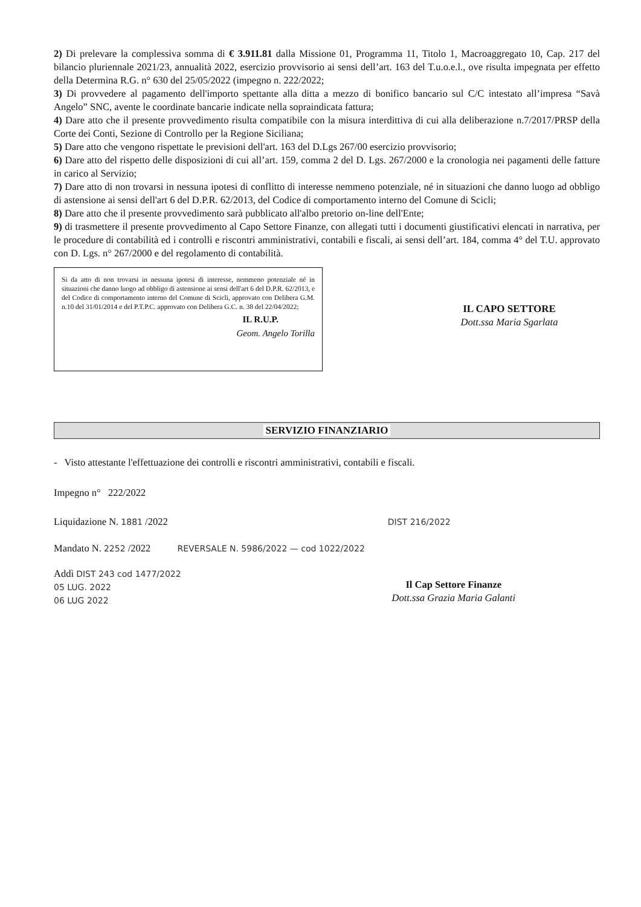2) Di prelevare la complessiva somma di € 3.911.81 dalla Missione 01, Programma 11, Titolo 1, Macroaggregato 10, Cap. 217 del bilancio pluriennale 2021/23, annualità 2022, esercizio provvisorio ai sensi dell’art. 163 del T.u.o.e.l., ove risulta impegnata per effetto della Determina R.G. n° 630 del 25/05/2022 (impegno n. 222/2022;
3) Di provvedere al pagamento dell'importo spettante alla ditta a mezzo di bonifico bancario sul C/C intestato all’impresa “Savà Angelo” SNC, avente le coordinate bancarie indicate nella sopraindicata fattura;
4) Dare atto che il presente provvedimento risulta compatibile con la misura interdittiva di cui alla deliberazione n.7/2017/PRSP della Corte dei Conti, Sezione di Controllo per la Regione Siciliana;
5) Dare atto che vengono rispettate le previsioni dell'art. 163 del D.Lgs 267/00 esercizio provvisorio;
6) Dare atto del rispetto delle disposizioni di cui all’art. 159, comma 2 del D. Lgs. 267/2000 e la cronologia nei pagamenti delle fatture in carico al Servizio;
7) Dare atto di non trovarsi in nessuna ipotesi di conflitto di interesse nemmeno potenziale, né in situazioni che danno luogo ad obbligo di astensione ai sensi dell'art 6 del D.P.R. 62/2013, del Codice di comportamento interno del Comune di Scicli;
8) Dare atto che il presente provvedimento sarà pubblicato all'albo pretorio on-line dell'Ente;
9) di trasmettere il presente provvedimento al Capo Settore Finanze, con allegati tutti i documenti giustificativi elencati in narrativa, per le procedure di contabilità ed i controlli e riscontri amministrativi, contabili e fiscali, ai sensi dell’art. 184, comma 4° del T.U. approvato con D. Lgs. n° 267/2000 e del regolamento di contabilità.
Si da atto di non trovarsi in nessuna ipotesi di interesse, nemmeno potenziale né in situazioni che danno luogo ad obbligo di astensione ai sensi dell'art 6 del D.P.R. 62/2013, e del Codice di comportamento interno del Comune di Scicli, approvato con Delibera G.M. n.10 del 31/01/2014 e del P.T.P.C. approvato con Delibera G.C. n. 38 del 22/04/2022;
IL R.U.P.
Geom. Angelo Torilla
IL CAPO SETTORE
Dott.ssa Maria Sgarlata
SERVIZIO FINANZIARIO
- Visto attestante l'effettuazione dei controlli e riscontri amministrativi, contabili e fiscali.
Impegno n° 222/2022
Liquidazione N. 1881 /2022 DIST 216/2022
Mandato N. 2252 /2022 REVERSALE N. 5986/2022 — cod 1022/2022
Addì DIST 243 cod 1477/2022
05 LUG. 2022
06 LUG 2022
Il Cap Settore Finanze
Dott.ssa Grazia Maria Galanti